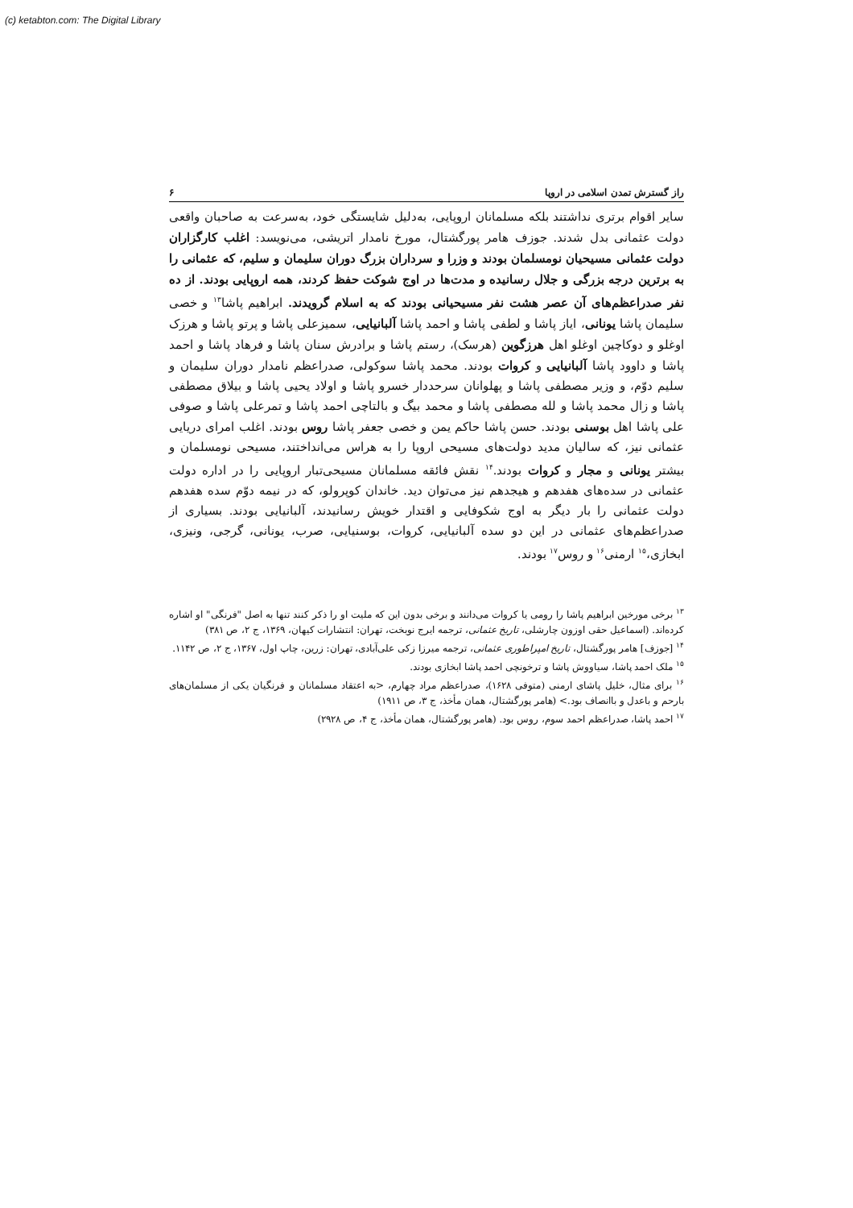(c) ketabton.com: The Digital Library
راز گسترش تمدن اسلامی در اروپا ۶
سایر اقوام برتری نداشتند بلکه مسلمانان اروپایی، به‌دلیل شایستگی خود، به‌سرعت به صاحبان واقعی دولت عثمانی بدل شدند. جوزف هامر پورگشتال، مورخ نامدار اتریشی، می‌نویسد: اغلب کارگزاران دولت عثمانی مسیحیان نومسلمان بودند و وزرا و سرداران بزرگ دوران سلیمان و سلیم، که عثمانی را به برترین درجه بزرگی و جلال رسانیده و مدت‌ها در اوج شوکت حفظ کردند، همه اروپایی بودند. از ده نفر صدراعظم‌های آن عصر هشت نفر مسیحیانی بودند که به اسلام گرویدند. ابراهیم پاشا<sup>۱۳</sup> و خصی سلیمان پاشا یونانی، ایاز پاشا و لطفی پاشا و احمد پاشا آلبانیایی، سمیزعلی پاشا و پرتو پاشا و هرزک اوغلو و دوکاچین اوغلو اهل هرزگوین (هرسک)، رستم پاشا و برادرش سنان پاشا و فرهاد پاشا و احمد پاشا و داوود پاشا آلبانیایی و کروات بودند. محمد پاشا سوکولی، صدراعظم نامدار دوران سلیمان و سلیم دوّم، و وزیر مصطفی پاشا و پهلوانان سرحددار خسرو پاشا و اولاد یحیی پاشا و بیلاق مصطفی پاشا و زال محمد پاشا و لله مصطفی پاشا و محمد بیگ و بالتاچی احمد پاشا و تمرعلی پاشا و صوفی علی پاشا اهل بوسنی بودند. حسن پاشا حاکم یمن و خصی جعفر پاشا روس بودند. اغلب امرای دریایی عثمانی نیز، که سالیان مدید دولت‌های مسیحی اروپا را به هراس می‌انداختند، مسیحی نومسلمان و بیشتر یونانی و مجار و کروات بودند.<sup>۱۴</sup> نقش فائقه مسلمانان مسیحی‌تبار اروپایی را در اداره دولت عثمانی در سده‌های هفدهم و هیجدهم نیز می‌توان دید. خاندان کوپرولو، که در نیمه دوّم سده هفدهم دولت عثمانی را بار دیگر به اوج شکوفایی و اقتدار خویش رسانیدند، آلبانیایی بودند. بسیاری از صدراعظم‌های عثمانی در این دو سده آلبانیایی، کروات، بوسنیایی، صرب، یونانی، گرجی، ونیزی، ابخازی،<sup>۱۵</sup> ارمنی<sup>۱۶</sup> و روس<sup>۱۷</sup> بودند.
<sup>۱۳</sup> برخی مورخین ابراهیم پاشا را رومی یا کروات می‌دانند و برخی بدون این که ملیت او را ذکر کنند تنها به اصل "فرنگی" او اشاره کرده‌اند. (اسماعیل حقی اوزون چارشلی، تاریخ عثمانی، ترجمه ایرج نوبخت، تهران: انتشارات کیهان، ۱۳۶۹، ج ۲، ص ۳۸۱)
<sup>۱۴</sup> [جوزف] هامر پورگشتال، تاریخ امپراطوری عثمانی، ترجمه میرزا زکی علی‌آبادی، تهران: زرین، چاپ اول، ۱۳۶۷، ج ۲، ص ۱۱۴۲.
<sup>۱۵</sup> ملک احمد پاشا، سیاووش پاشا و ترخونچی احمد پاشا ابخازی بودند.
<sup>۱۶</sup> برای مثال، خلیل پاشای ارمنی (متوفی ۱۶۲۸)، صدراعظم مراد چهارم، <به اعتقاد مسلمانان و فرنگیان یکی از مسلمان‌های بارحم و باعدل و باانصاف بود.> (هامر پورگشتال، همان مأخذ، ج ۳، ص ۱۹۱۱)
<sup>۱۷</sup> احمد پاشا، صدراعظم احمد سوم، روس بود. (هامر پورگشتال، همان مأخذ، ج ۴، ص ۲۹۲۸)